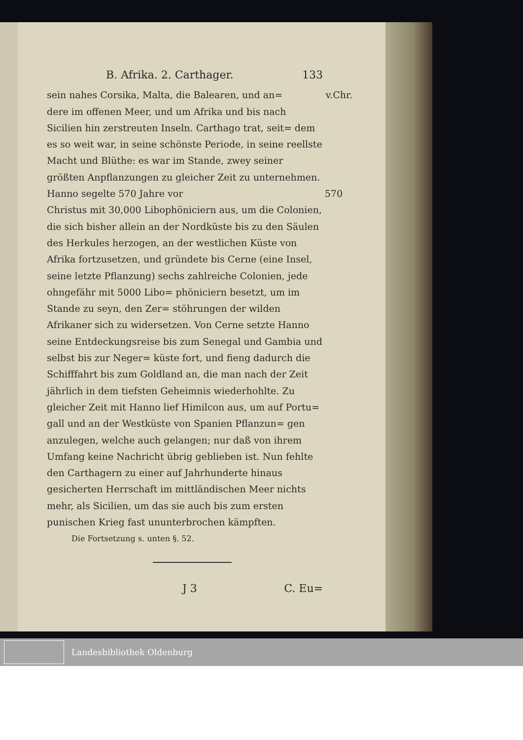B. Afrika. 2. Carthager. 133
sein nahes Corsika, Malta, die Balearen, und an= v.Chr.
dere im offenen Meer, und um Afrika und bis nach Sicilien hin zerstreuten Inseln. Carthago trat, seit= dem es so weit war, in seine schönste Periode, in seine reellste Macht und Blüthe: es war im Stande, zwey seiner größten Anpflanzungen zu gleicher Zeit zu unternehmen. Hanno segelte 570 Jahre vor 570
Christus mit 30,000 Libophöniciern aus, um die Colonien, die sich bisher allein an der Nordküste bis zu den Säulen des Herkules herzogen, an der westlichen Küste von Afrika fortzusetzen, und gründete bis Cerne (eine Insel, seine letzte Pflanzung) sechs zahlreiche Colonien, jede ohngefähr mit 5000 Libo= phöniciern besetzt, um im Stande zu seyn, den Zer= stöhrungen der wilden Afrikaner sich zu widersetzen. Von Cerne setzte Hanno seine Entdeckungsreise bis zum Senegal und Gambia und selbst bis zur Neger= küste fort, und fieng dadurch die Schifffahrt bis zum Goldland an, die man nach der Zeit jährlich in dem tiefsten Geheimnis wiederhohlte. Zu gleicher Zeit mit Hanno lief Himilcon aus, um auf Portu= gall und an der Westküste von Spanien Pflanzun= gen anzulegen, welche auch gelangen; nur daß von ihrem Umfang keine Nachricht übrig geblieben ist. Nun fehlte den Carthagern zu einer auf Jahrhunderte hinaus gesicherten Herrschaft im mittländischen Meer nichts mehr, als Sicilien, um das sie auch bis zum ersten punischen Krieg fast ununterbrochen kämpften.
Die Fortsetzung s. unten §. 52.
J 3 C. Eu=
Landesbibliothek Oldenburg